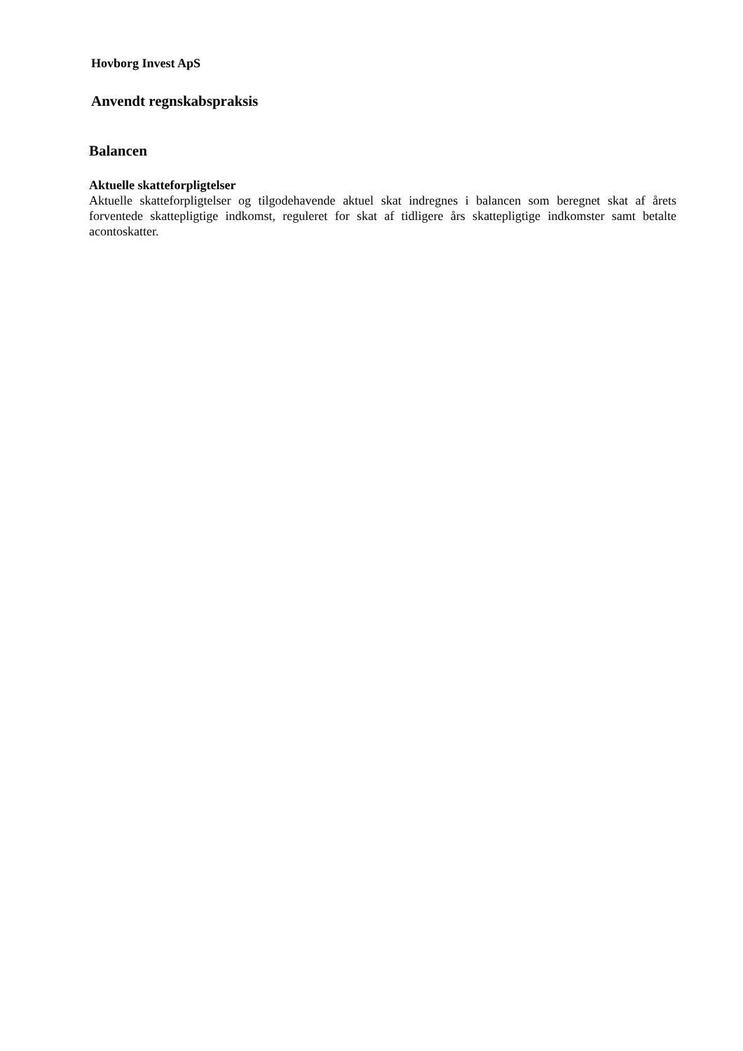Hovborg Invest ApS
Anvendt regnskabspraksis
Balancen
Aktuelle skatteforpligtelser
Aktuelle skatteforpligtelser og tilgodehavende aktuel skat indregnes i balancen som beregnet skat af årets forventede skattepligtige indkomst, reguleret for skat af tidligere års skattepligtige indkomster samt betalte acontoskatter.